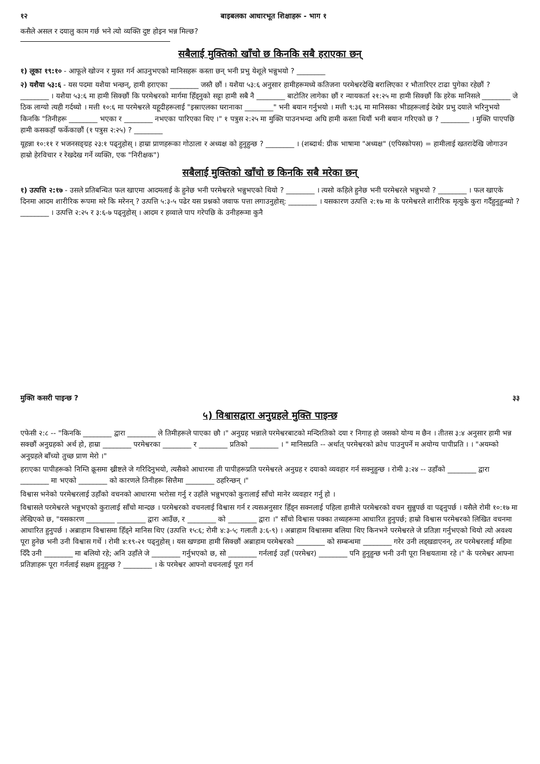१२ बाइबलका आधारभूत शिक्षाहरू - भाग १
कसैले असल र दयालु काम गर्छ भने त्यो व्यक्ति दुष्ट होइन भन्न मिल्छ?
सबैलाई मुक्तिको खाँचो छ किनकि सबै हराएका छन्
१) लूका १९:१० - आफूले खोज्न र मुक्त गर्न आउनुभएको मानिसहरू कस्ता छन् भनी प्रभु येशूले भन्नुभयो ? ________
२) यशैया ५३:६ - यस पदमा यशैया भन्छन्, हामी हराएका ________ जस्तै छौं । यशैया ५३:६ अनुसार हामीहरूमध्ये कतिजना परमेश्वरदेखि बरालिएका र भौतारिएर टाढा पुगेका रहेछौं ? ________ । यशैया ५३:६ मा हामी सिक्छौं कि परमेश्वरको मार्गमा हिँड्नुको सट्टा हामी सबै नै ________ बाटोतिर लागेका छौं र न्यायकर्ता २१:२५ मा हामी सिक्छौं कि हरेक मानिसले ________ जे ठिक लाग्यो त्यही गर्दथ्यो । मत्ती १०:६ मा परमेश्वरले यहूदीहरूलाई "इस्राएलका घरानाका ________" भनी बयान गर्नुभयो । मत्ती ९:३६ मा मानिसका भीडहरूलाई देखेर प्रभु दयाले भरिनुभयो किनकि "तिनीहरू ________ भएका र ________ नभएका पारिएका थिए ।" १ पत्रुस २:२५ मा मुक्ति पाउनभन्दा अघि हामी कस्ता थियौं भनी बयान गरिएको छ ? ________ । मुक्ति पाएपछि हामी कसकहाँ फर्केकाछौं (१ पत्रुस २:२५) ? ________
यूहन्ना १०:११ र भजनसङ्ग्रह २३:१ पढ्नुहोस् । हाम्रा प्राणहरूका गोठाला र अध्यक्ष को हुनुहुन्छ ? ________ । (शब्दार्थ: ग्रीक भाषामा "अध्यक्ष" (एपिस्कोपस) = हामीलाई खतरादेखि जोगाउन हाम्रो हेरविचार र रेखदेख गर्ने व्यक्ति, एक "निरीक्षक")
सबैलाई मुक्तिको खाँचो छ किनकि सबै मरेका छन्
१) उत्पत्ति २:१७ - उसले प्रतिबन्धित फल खाएमा आदमलाई के हुनेछ भनी परमेश्वरले भन्नुभएको थियो ? ________ । त्यसो कहिले हुनेछ भनी परमेश्वरले भन्नुभयो ? ________ । फल खाएके दिनमा आदम शारीरिक रूपमा मरे कि मरेनन् ? उत्पत्ति ५:३-५ पढेर यस प्रश्नको जवाफ पत्ता लगाउनुहोस्: ________ । यसकारण उत्पत्ति २:१७ मा के परमेश्वरले शारीरिक मृत्युके कुरा गर्दैहुनुहुन्थ्यो ? ________ । उत्पत्ति २:२५ र ३:६-७ पढ्नुहोस् । आदम र हव्वाले पाप गरेपछि के उनीहरूमा कुनै
मुक्ति कसरी पाइन्छ ? ३३
५) विश्वासद्वारा अनुग्रहले मुक्ति पाइन्छ
एफेसी २:८ -- "किनकि ________ द्वारा ________ ले तिमीहरूले पाएका छौ ।" अनुग्रह भन्नाले परमेश्वरबाटको मन्दिरतिको दया र निगाह हो जसको योग्य म छैन । तीतस ३:४ अनुसार हामी भन्न सक्छौं अनुग्रहको अर्थ हो, हाम्रा ________ परमेश्वरका ________ र ________ प्रतिको ________ । " मानिसप्रति -- अर्थात् परमेश्वरको क्रोध पाउनुपर्ने म अयोग्य पापीप्रति । । "अयम्को अनुग्रहले बाँच्यो तुच्छ प्राण मेरो ।"
हराएका पापीहरूको निम्ति क्रूसमा ख्रीष्टले जे गरिदिनुभयो, त्यसैको आधारमा ती पापीहरूप्रति परमेश्वरले अनुग्रह र दयाको व्यवहार गर्न सक्नुहुन्छ । रोमी ३:२४ -- उहाँको ________ द्वारा ________ मा भएको ________ को कारणले तिनीहरू सित्तैमा ________ ठहरिन्छन् ।"
विश्वास भनेको परमेश्वरलाई उहाँको वचनको आधारमा भरोसा गर्नु र उहाँले भन्नुभएको कुरालाई साँचो मानेर व्यवहार गर्नु हो ।
विश्वासले परमेश्वरले भन्नुभएको कुरालाई साँचो मान्दछ । परमेश्वरको वचनलाई विश्वास गर्न र त्यसअनुसार हिँड्न सक्नलाई पहिला हामीले परमेश्वरको वचन सुन्नुपर्छ वा पढ्नुपर्छ । यसैले रोमी १०:१७ मा लेखिएको छ, "यसकारण ________ ________ द्वारा आउँछ, र ________ को ________ द्वारा ।" साँचो विश्वास पक्का तथ्यहरूमा आधारित हुनुपर्छ; हाम्रो विश्वास परमेश्वरको लिखित वचनमा आधारित हुनुपर्छ । अब्राहाम विश्वासमा हिँड्ने मानिस थिए (उत्पत्ति १५:६; रोमी ४:३-५; गलाती ३:६-९) । अब्राहाम विश्वासमा बलिया थिए किनभने परमेश्वरले जे प्रतिज्ञा गर्नुभएको थियो त्यो अवश्य पूरा हुनेछ भनी उनी विश्वास गर्थे । रोमी ४:१९-२१ पढ्नुहोस् । यस खण्डमा हामी सिक्छौं अब्राहाम परमेश्वरको ________ को सम्बन्धमा ________ गरेर उनी लड्खडाएनन्, तर परमेश्वरलाई महिमा दिँदै उनी ________ मा बलियो रहे; अनि उहाँले जे ________ गर्नुभएको छ, सो ________ गर्नलाई उहाँ (परमेश्वर) ________ पनि हुनुहुन्छ भनी उनी पूरा निश्चयतामा रहे ।" के परमेश्वर आफ्ना प्रतिज्ञाहरू पूरा गर्नलाई सक्षम हुनुहुन्छ ? ________ । के परमेश्वर आफ्नो वचनलाई पूरा गर्न